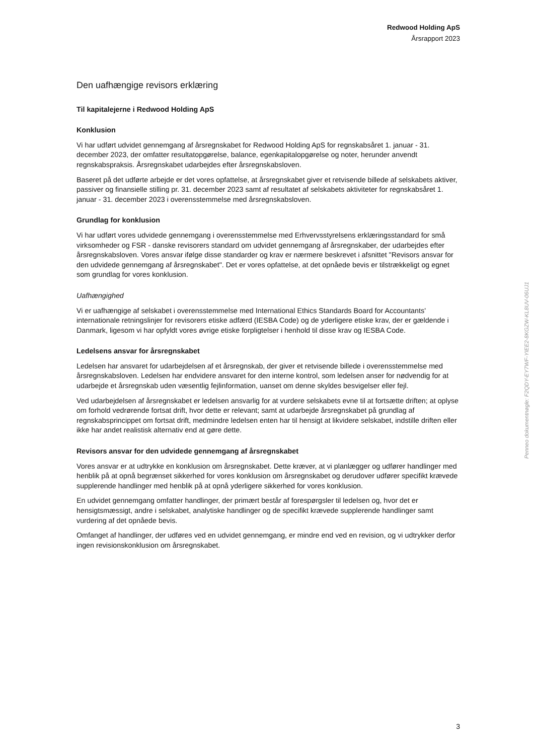Redwood Holding ApS
Årsrapport 2023
Den uafhængige revisors erklæring
Til kapitalejerne i Redwood Holding ApS
Konklusion
Vi har udført udvidet gennemgang af årsregnskabet for Redwood Holding ApS for regnskabsåret 1. januar - 31. december 2023, der omfatter resultatopgørelse, balance, egenkapitalopgørelse og noter, herunder anvendt regnskabspraksis. Årsregnskabet udarbejdes efter årsregnskabsloven.
Baseret på det udførte arbejde er det vores opfattelse, at årsregnskabet giver et retvisende billede af selskabets aktiver, passiver og finansielle stilling pr. 31. december 2023 samt af resultatet af selskabets aktiviteter for regnskabsåret 1. januar - 31. december 2023 i overensstemmelse med årsregnskabsloven.
Grundlag for konklusion
Vi har udført vores udvidede gennemgang i overensstemmelse med Erhvervsstyrelsens erklæringsstandard for små virksomheder og FSR - danske revisorers standard om udvidet gennemgang af årsregnskaber, der udarbejdes efter årsregnskabsloven. Vores ansvar ifølge disse standarder og krav er nærmere beskrevet i afsnittet "Revisors ansvar for den udvidede gennemgang af årsregnskabet". Det er vores opfattelse, at det opnåede bevis er tilstrækkeligt og egnet som grundlag for vores konklusion.
Uafhængighed
Vi er uafhængige af selskabet i overensstemmelse med International Ethics Standards Board for Accountants' internationale retningslinjer for revisorers etiske adfærd (IESBA Code) og de yderligere etiske krav, der er gældende i Danmark, ligesom vi har opfyldt vores øvrige etiske forpligtelser i henhold til disse krav og IESBA Code.
Ledelsens ansvar for årsregnskabet
Ledelsen har ansvaret for udarbejdelsen af et årsregnskab, der giver et retvisende billede i overensstemmelse med årsregnskabsloven. Ledelsen har endvidere ansvaret for den interne kontrol, som ledelsen anser for nødvendig for at udarbejde et årsregnskab uden væsentlig fejlinformation, uanset om denne skyldes besvigelser eller fejl.
Ved udarbejdelsen af årsregnskabet er ledelsen ansvarlig for at vurdere selskabets evne til at fortsætte driften; at oplyse om forhold vedrørende fortsat drift, hvor dette er relevant; samt at udarbejde årsregnskabet på grundlag af regnskabsprincippet om fortsat drift, medmindre ledelsen enten har til hensigt at likvidere selskabet, indstille driften eller ikke har andet realistisk alternativ end at gøre dette.
Revisors ansvar for den udvidede gennemgang af årsregnskabet
Vores ansvar er at udtrykke en konklusion om årsregnskabet. Dette kræver, at vi planlægger og udfører handlinger med henblik på at opnå begrænset sikkerhed for vores konklusion om årsregnskabet og derudover udfører specifikt krævede supplerende handlinger med henblik på at opnå yderligere sikkerhed for vores konklusion.
En udvidet gennemgang omfatter handlinger, der primært består af forespørgsler til ledelsen og, hvor det er hensigtsmæssigt, andre i selskabet, analytiske handlinger og de specifikt krævede supplerende handlinger samt vurdering af det opnåede bevis.
Omfanget af handlinger, der udføres ved en udvidet gennemgang, er mindre end ved en revision, og vi udtrykker derfor ingen revisionskonklusion om årsregnskabet.
Penneo dokumentnøgle: F2QDY-EY7WF-YIEE2-8KGZW-KL8UV-06UJ1
3